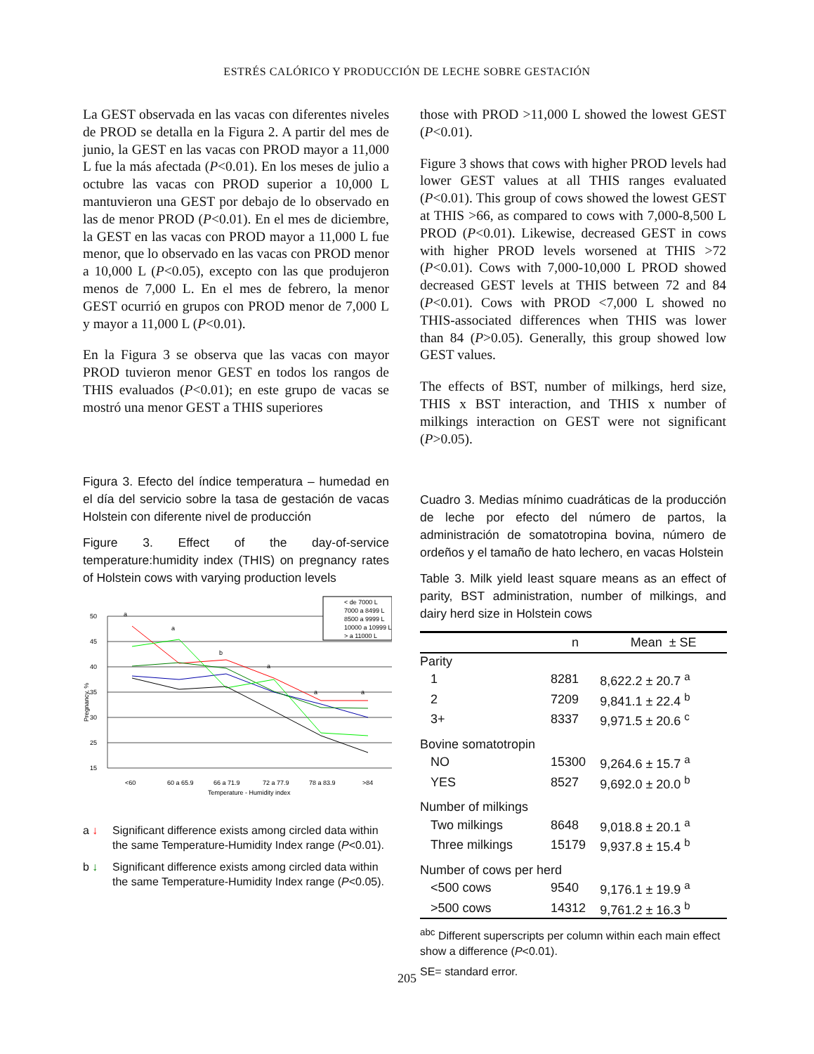ESTRÉS CALÓRICO Y PRODUCCIÓN DE LECHE SOBRE GESTACIÓN
La GEST observada en las vacas con diferentes niveles de PROD se detalla en la Figura 2. A partir del mes de junio, la GEST en las vacas con PROD mayor a 11,000 L fue la más afectada (P<0.01). En los meses de julio a octubre las vacas con PROD superior a 10,000 L mantuvieron una GEST por debajo de lo observado en las de menor PROD (P<0.01). En el mes de diciembre, la GEST en las vacas con PROD mayor a 11,000 L fue menor, que lo observado en las vacas con PROD menor a 10,000 L (P<0.05), excepto con las que produjeron menos de 7,000 L. En el mes de febrero, la menor GEST ocurrió en grupos con PROD menor de 7,000 L y mayor a 11,000 L (P<0.01).
En la Figura 3 se observa que las vacas con mayor PROD tuvieron menor GEST en todos los rangos de THIS evaluados (P<0.01); en este grupo de vacas se mostró una menor GEST a THIS superiores
Figura 3. Efecto del índice temperatura – humedad en el día del servicio sobre la tasa de gestación de vacas Holstein con diferente nivel de producción
Figure 3. Effect of the day-of-service temperature:humidity index (THIS) on pregnancy rates of Holstein cows with varying production levels
50
45
40
35
30
25
15
20
<60
60 a 65.9
66 a 71.9
72 a 77.9
78 a 83.9
>84
Temperature - Humidity index
Pregnancy, %
< de 7000 L
7000 a 8499 L
8500 a 9999 L
10000 a 10999 L
> a 11000 L
a
a
b
a
a
a
a ↓ Significant difference exists among circled data within the same Temperature-Humidity Index range (P<0.01).
b ↓ Significant difference exists among circled data within the same Temperature-Humidity Index range (P<0.05).
those with PROD >11,000 L showed the lowest GEST (P<0.01).
Figure 3 shows that cows with higher PROD levels had lower GEST values at all THIS ranges evaluated (P<0.01). This group of cows showed the lowest GEST at THIS >66, as compared to cows with 7,000-8,500 L PROD (P<0.01). Likewise, decreased GEST in cows with higher PROD levels worsened at THIS >72 (P<0.01). Cows with 7,000-10,000 L PROD showed decreased GEST levels at THIS between 72 and 84 (P<0.01). Cows with PROD <7,000 L showed no THIS-associated differences when THIS was lower than 84 (P>0.05). Generally, this group showed low GEST values.
The effects of BST, number of milkings, herd size, THIS x BST interaction, and THIS x number of milkings interaction on GEST were not significant (P>0.05).
Cuadro 3. Medias mínimo cuadráticas de la producción de leche por efecto del número de partos, la administración de somatotropina bovina, número de ordeños y el tamaño de hato lechero, en vacas Holstein
Table 3. Milk yield least square means as an effect of parity, BST administration, number of milkings, and dairy herd size in Holstein cows
| | n | Mean ± SE |
| --- | --- | --- |
| Parity | | |
| 1 | 8281 | 8,622.2 ± 20.7 <sup>a</sup> |
| 2 | 7209 | 9,841.1 ± 22.4 <sup>b</sup> |
| 3+ | 8337 | 9,971.5 ± 20.6 <sup>c</sup> |
| Bovine somatotropin | | |
| NO | 15300 | 9,264.6 ± 15.7 <sup>a</sup> |
| YES | 8527 | 9,692.0 ± 20.0 <sup>b</sup> |
| Number of milkings | | |
| Two milkings | 8648 | 9,018.8 ± 20.1 <sup>a</sup> |
| Three milkings | 15179 | 9,937.8 ± 15.4 <sup>b</sup> |
| Number of cows per herd | | |
| <500 cows | 9540 | 9,176.1 ± 19.9 <sup>a</sup> |
| >500 cows | 14312 | 9,761.2 ± 16.3 <sup>b</sup> |
<sup>abc</sup> Different superscripts per column within each main effect show a difference (P<0.01).
SE= standard error.
205